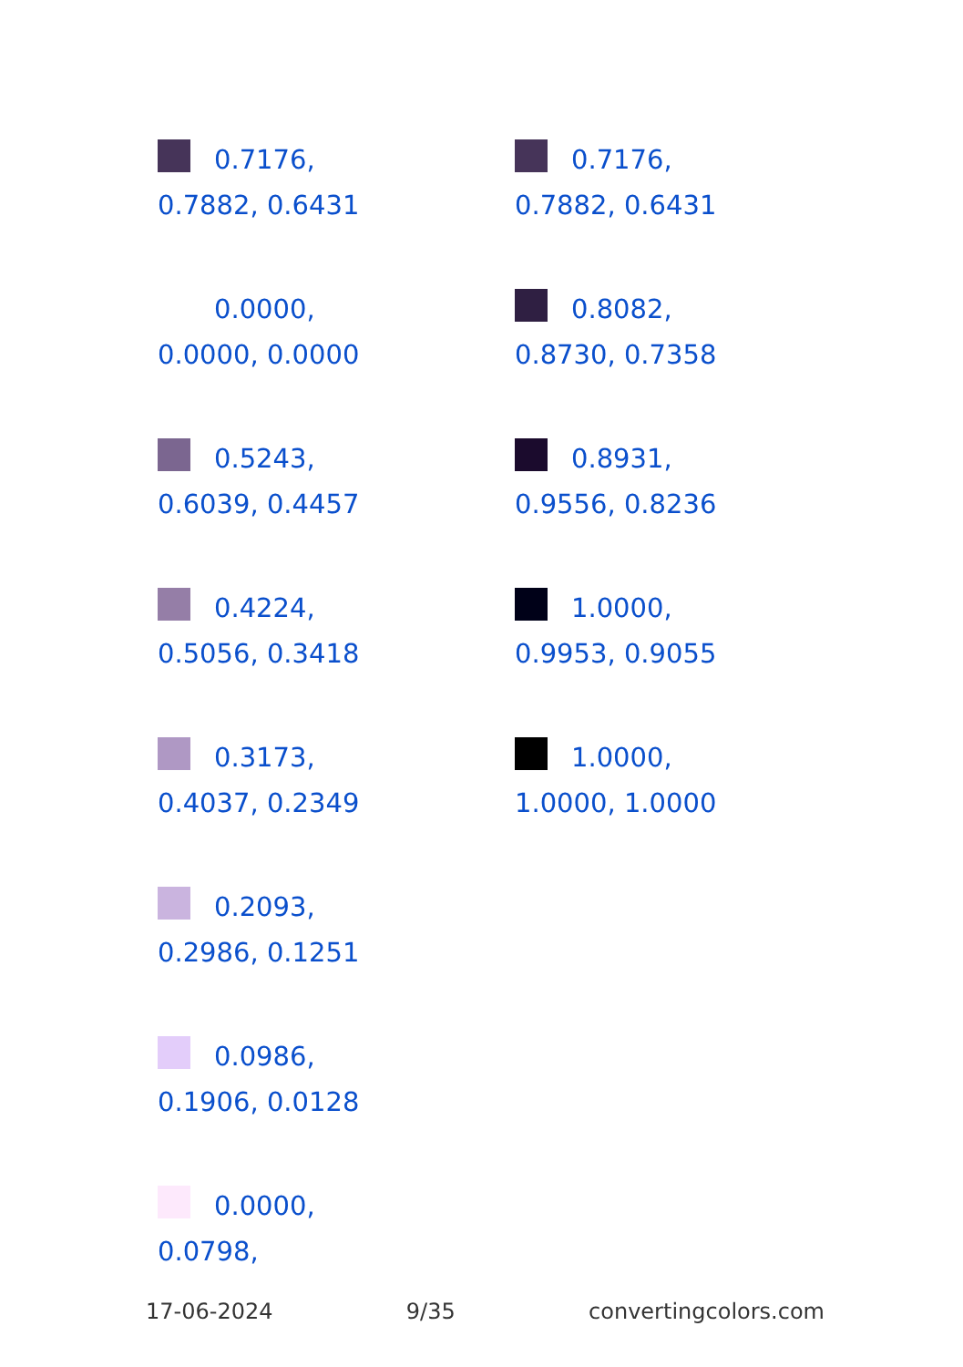0.7176, 0.7882, 0.6431
0.0000, 0.0000, 0.0000
0.5243, 0.6039, 0.4457
0.4224, 0.5056, 0.3418
0.3173, 0.4037, 0.2349
0.2093, 0.2986, 0.1251
0.0986, 0.1906, 0.0128
0.0000, 0.0798,
0.7176, 0.7882, 0.6431
0.8082, 0.8730, 0.7358
0.8931, 0.9556, 0.8236
1.0000, 0.9953, 0.9055
1.0000, 1.0000, 1.0000
17-06-2024 9/35 convertingcolors.com